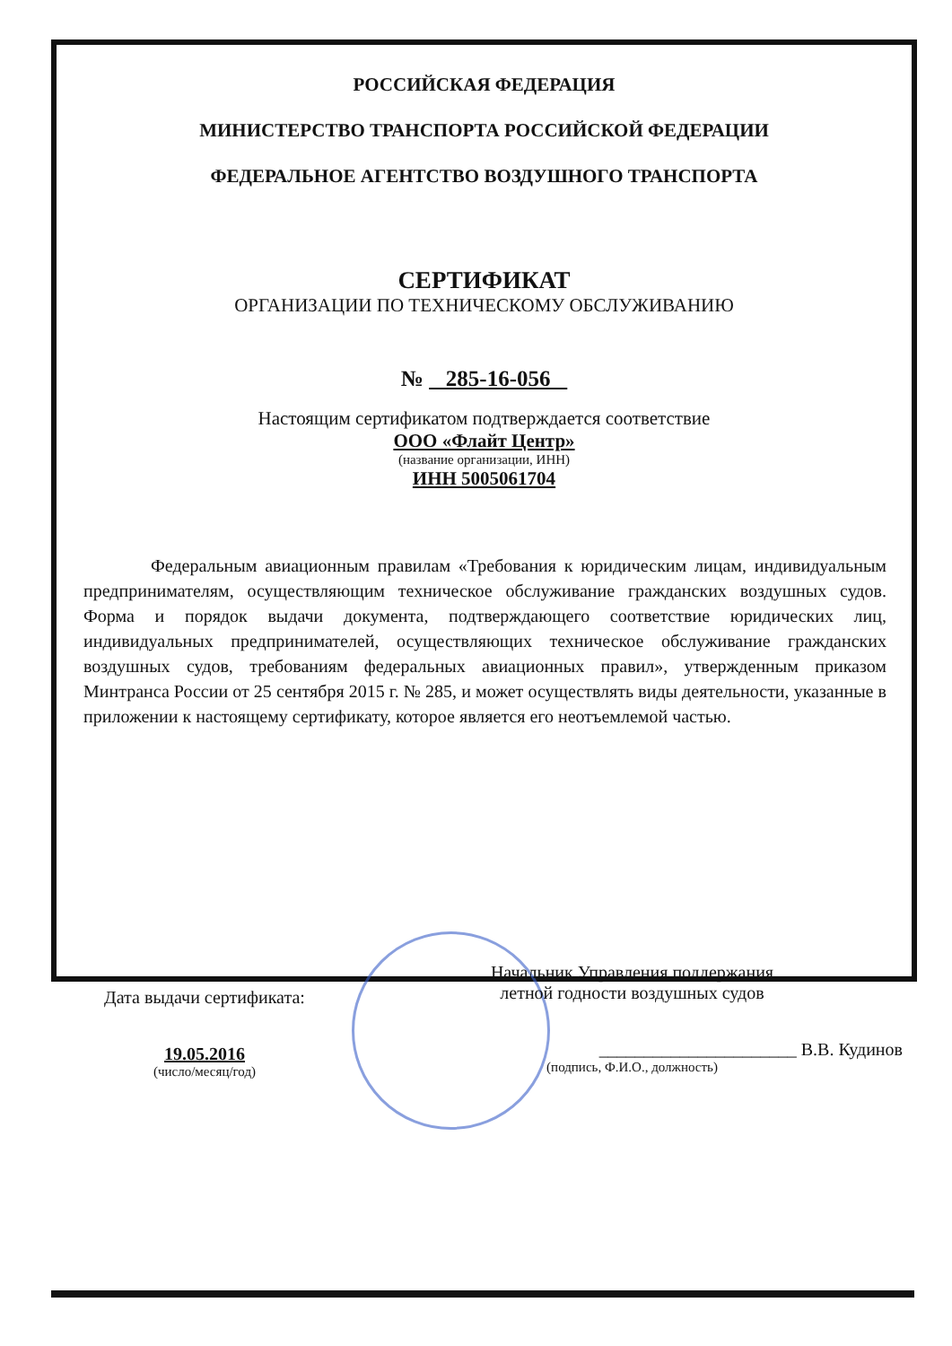РОССИЙСКАЯ ФЕДЕРАЦИЯ
МИНИСТЕРСТВО ТРАНСПОРТА РОССИЙСКОЙ ФЕДЕРАЦИИ
ФЕДЕРАЛЬНОЕ АГЕНТСТВО ВОЗДУШНОГО ТРАНСПОРТА
СЕРТИФИКАТ
ОРГАНИЗАЦИИ ПО ТЕХНИЧЕСКОМУ ОБСЛУЖИВАНИЮ
№ 285-16-056
Настоящим сертификатом подтверждается соответствие
ООО «Флайт Центр»
(название организации, ИНН)
ИНН 5005061704
Федеральным авиационным правилам «Требования к юридическим лицам, индивидуальным предпринимателям, осуществляющим техническое обслуживание гражданских воздушных судов. Форма и порядок выдачи документа, подтверждающего соответствие юридических лиц, индивидуальных предпринимателей, осуществляющих техническое обслуживание гражданских воздушных судов, требованиям федеральных авиационных правил», утвержденным приказом Минтранса России от 25 сентября 2015 г. № 285, и может осуществлять виды деятельности, указанные в приложении к настоящему сертификату, которое является его неотъемлемой частью.
Дата выдачи сертификата:
19.05.2016
(число/месяц/год)
Начальник Управления поддержания
летной годности воздушных судов
______________________ В.В. Кудинов
(подпись, Ф.И.О., должность)